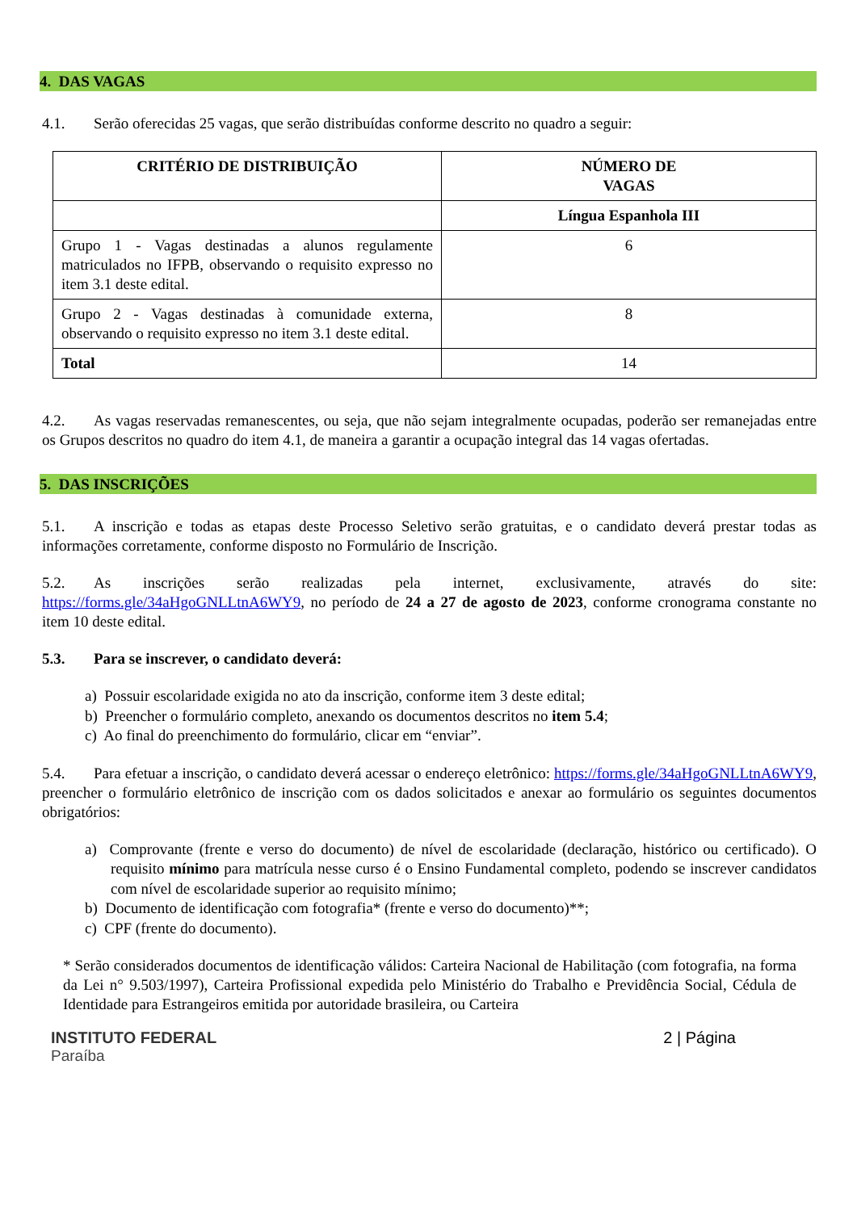4. DAS VAGAS
4.1. Serão oferecidas 25 vagas, que serão distribuídas conforme descrito no quadro a seguir:
| CRITÉRIO DE DISTRIBUIÇÃO | NÚMERO DE VAGAS |
| --- | --- |
| | Língua Espanhola III |
| Grupo 1 - Vagas destinadas a alunos regulamente matriculados no IFPB, observando o requisito expresso no item 3.1 deste edital. | 6 |
| Grupo 2 - Vagas destinadas à comunidade externa, observando o requisito expresso no item 3.1 deste edital. | 8 |
| Total | 14 |
4.2. As vagas reservadas remanescentes, ou seja, que não sejam integralmente ocupadas, poderão ser remanejadas entre os Grupos descritos no quadro do item 4.1, de maneira a garantir a ocupação integral das 14 vagas ofertadas.
5. DAS INSCRIÇÕES
5.1. A inscrição e todas as etapas deste Processo Seletivo serão gratuitas, e o candidato deverá prestar todas as informações corretamente, conforme disposto no Formulário de Inscrição.
5.2. As inscrições serão realizadas pela internet, exclusivamente, através do site: https://forms.gle/34aHgoGNLLtnA6WY9, no período de 24 a 27 de agosto de 2023, conforme cronograma constante no item 10 deste edital.
5.3. Para se inscrever, o candidato deverá:
a) Possuir escolaridade exigida no ato da inscrição, conforme item 3 deste edital;
b) Preencher o formulário completo, anexando os documentos descritos no item 5.4;
c) Ao final do preenchimento do formulário, clicar em “enviar”.
5.4. Para efetuar a inscrição, o candidato deverá acessar o endereço eletrônico: https://forms.gle/34aHgoGNLLtnA6WY9, preencher o formulário eletrônico de inscrição com os dados solicitados e anexar ao formulário os seguintes documentos obrigatórios:
a) Comprovante (frente e verso do documento) de nível de escolaridade (declaração, histórico ou certificado). O requisito mínimo para matrícula nesse curso é o Ensino Fundamental completo, podendo se inscrever candidatos com nível de escolaridade superior ao requisito mínimo;
b) Documento de identificação com fotografia* (frente e verso do documento)**;
c) CPF (frente do documento).
* Serão considerados documentos de identificação válidos: Carteira Nacional de Habilitação (com fotografia, na forma da Lei n° 9.503/1997), Carteira Profissional expedida pelo Ministério do Trabalho e Previdência Social, Cédula de Identidade para Estrangeiros emitida por autoridade brasileira, ou Carteira
INSTITUTO FEDERAL
Paraíba
2 | Página